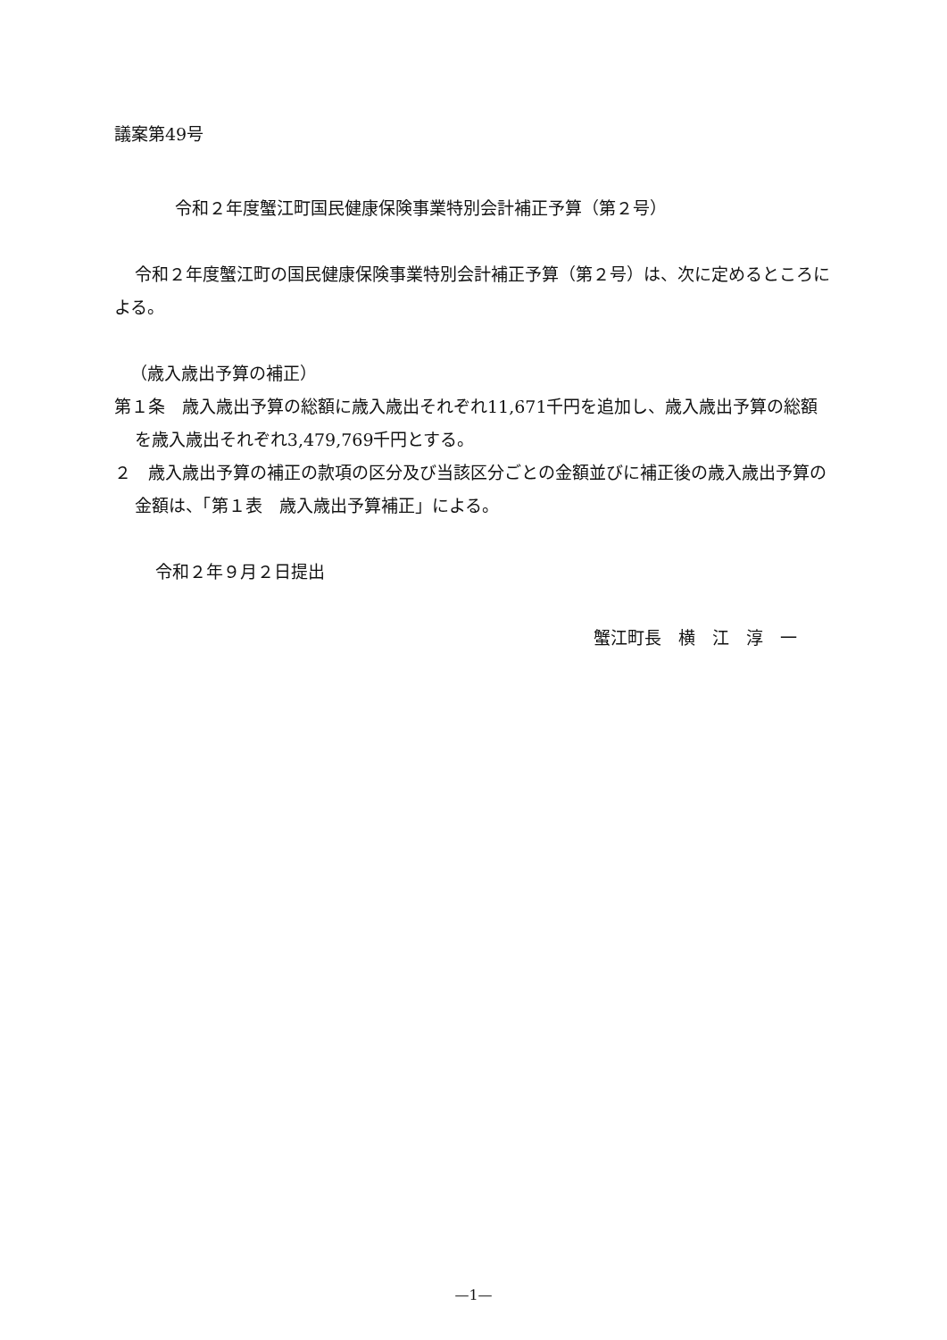議案第49号
令和２年度蟹江町国民健康保険事業特別会計補正予算（第２号）
令和２年度蟹江町の国民健康保険事業特別会計補正予算（第２号）は、次に定めるところによる。
（歳入歳出予算の補正）
第１条　歳入歳出予算の総額に歳入歳出それぞれ11,671千円を追加し、歳入歳出予算の総額を歳入歳出それぞれ3,479,769千円とする。
２　歳入歳出予算の補正の款項の区分及び当該区分ごとの金額並びに補正後の歳入歳出予算の金額は、「第１表　歳入歳出予算補正」による。
令和２年９月２日提出
蟹江町長　横　江　淳　一
—1—